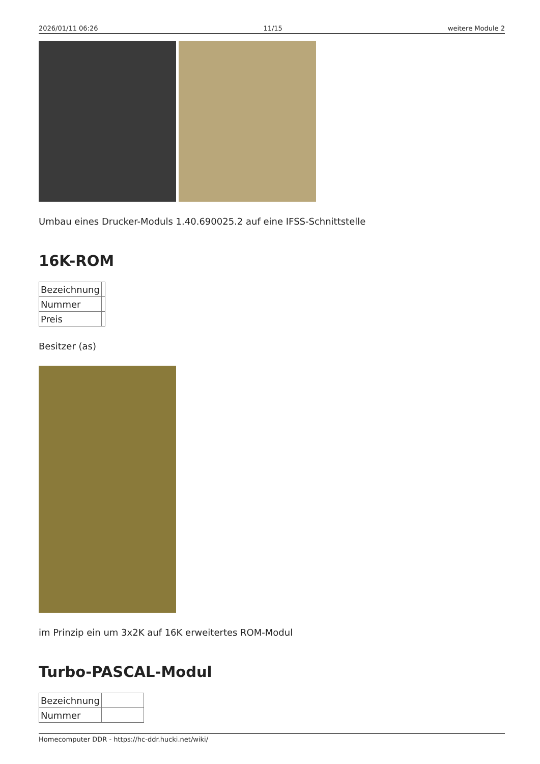2026/01/11 06:26 11/15 weitere Module 2
Umbau eines Drucker-Moduls 1.40.690025.2 auf eine IFSS-Schnittstelle
16K-ROM
| Bezeichnung | |
| Nummer | |
| Preis | |
Besitzer (as)
im Prinzip ein um 3x2K auf 16K erweitertes ROM-Modul
Turbo-PASCAL-Modul
| Bezeichnung | |
| Nummer | |
Homecomputer DDR - https://hc-ddr.hucki.net/wiki/